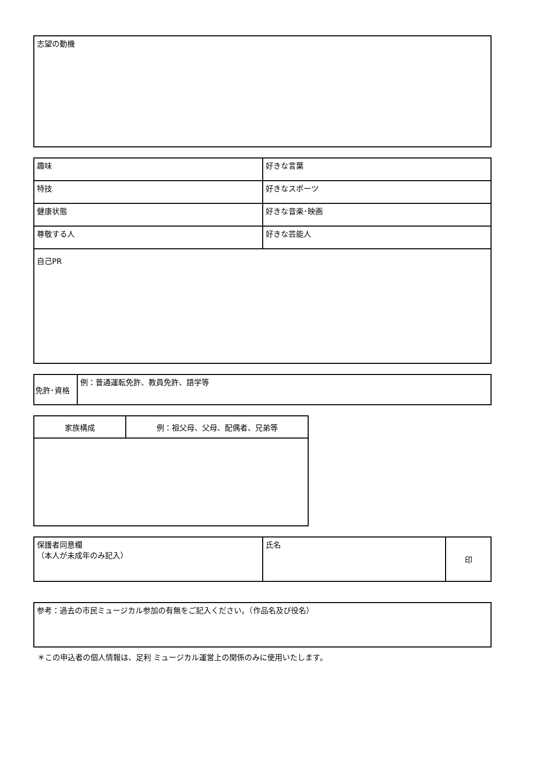| 志望の動機 |
| 趣味 | 好きな言葉 |
| 特技 | 好きなスポーツ |
| 健康状態 | 好きな音楽･映画 |
| 尊敬する人 | 好きな芸能人 |
| 自己PR | |
| 免許･資格 | 例：普通運転免許、教員免許、語学等 |
| 家族構成 | 例：祖父母、父母、配偶者、兄弟等 |
| 保護者同意欄 （本人が未成年のみ記入） | 氏名 | 印 |
| 参考：過去の市民ミュージカル参加の有無をご記入ください。（作品名及び役名） |
＊この申込者の個人情報は、足利 ミュージカル運営上の関係のみに使用いたします。